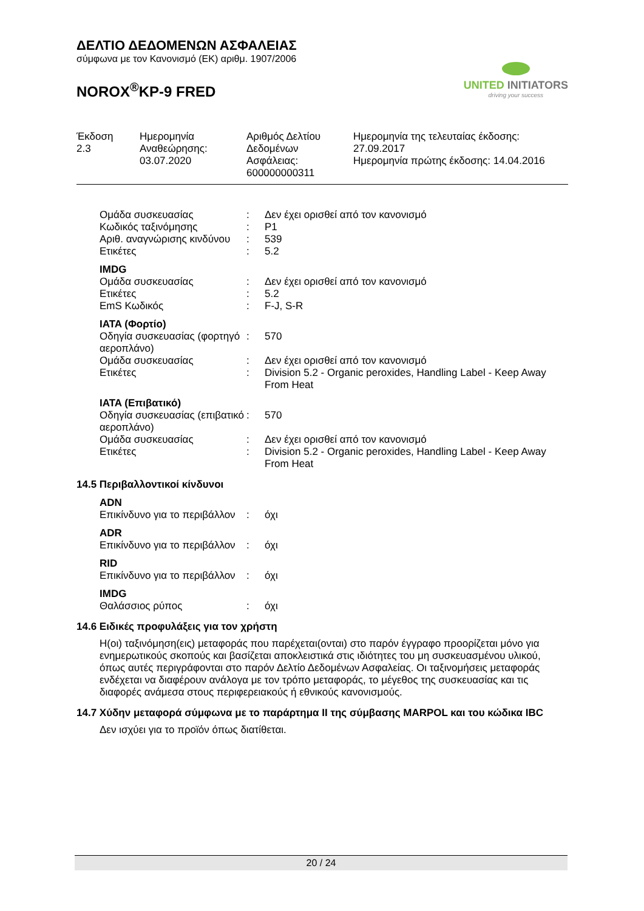ΔΕΛΤΙΟ ΔΕΔΟΜΕΝΩΝ ΑΣΦΑΛΕΙΑΣ
σύμφωνα με τον Κανονισμό (ΕΚ) αριθμ. 1907/2006
NOROX<sup>®</sup>KP-9 FRED
UNITED INITIATORS
driving your success
| Έκδοση 2.3 | Ημερομηνία Αναθεώρησης: 03.07.2020 | Αριθμός Δελτίου Δεδομένων Ασφάλειας: 600000000311 | Ημερομηνία της τελευταίας έκδοσης: 27.09.2017 Ημερομηνία πρώτης έκδοσης: 14.04.2016 |
| Ομάδα συσκευασίας | : | Δεν έχει ορισθεί από τον κανονισμό |
| Κωδικός ταξινόμησης | : | P1 |
| Αριθ. αναγνώρισης κινδύνου | : | 539 |
| Ετικέτες | : | 5.2 |
IMDG
| Ομάδα συσκευασίας | : | Δεν έχει ορισθεί από τον κανονισμό |
| Ετικέτες | : | 5.2 |
| EmS Κωδικός | : | F-J, S-R |
IATA (Φορτίο)
| Οδηγία συσκευασίας (φορτηγό αεροπλάνο) | : | 570 |
| Ομάδα συσκευασίας | : | Δεν έχει ορισθεί από τον κανονισμό |
| Ετικέτες | : | Division 5.2 - Organic peroxides, Handling Label - Keep Away From Heat |
IATA (Επιβατικό)
| Οδηγία συσκευασίας (επιβατικό αεροπλάνο) | : | 570 |
| Ομάδα συσκευασίας | : | Δεν έχει ορισθεί από τον κανονισμό |
| Ετικέτες | : | Division 5.2 - Organic peroxides, Handling Label - Keep Away From Heat |
14.5 Περιβαλλοντικοί κίνδυνοι
ADN
| Επικίνδυνο για το περιβάλλον | : | όχι |
ADR
| Επικίνδυνο για το περιβάλλον | : | όχι |
RID
| Επικίνδυνο για το περιβάλλον | : | όχι |
IMDG
| Θαλάσσιος ρύπος | : | όχι |
14.6 Ειδικές προφυλάξεις για τον χρήστη
Η(οι) ταξινόμηση(εις) μεταφοράς που παρέχεται(ονται) στο παρόν έγγραφο προορίζεται μόνο για ενημερωτικούς σκοπούς και βασίζεται αποκλειστικά στις ιδιότητες του μη συσκευασμένου υλικού, όπως αυτές περιγράφονται στο παρόν Δελτίο Δεδομένων Ασφαλείας. Οι ταξινομήσεις μεταφοράς ενδέχεται να διαφέρουν ανάλογα με τον τρόπο μεταφοράς, το μέγεθος της συσκευασίας και τις διαφορές ανάμεσα στους περιφερειακούς ή εθνικούς κανονισμούς.
14.7 Χύδην μεταφορά σύμφωνα με το παράρτημα II της σύμβασης MARPOL και του κώδικα IBC
Δεν ισχύει για το προϊόν όπως διατίθεται.
20 / 24